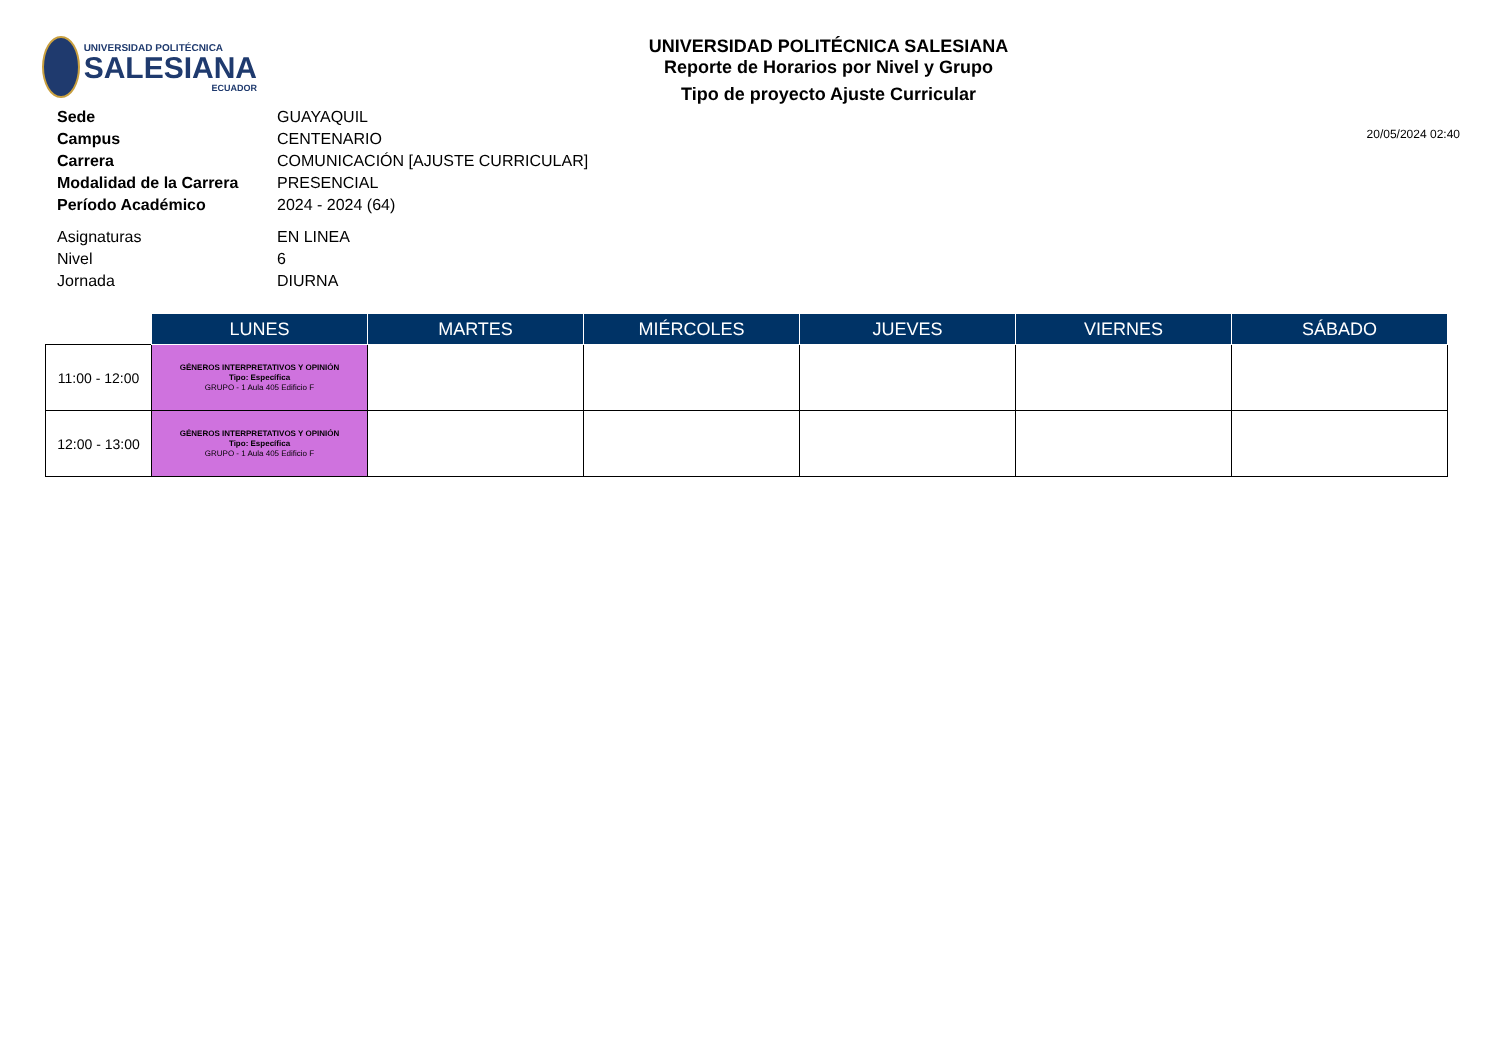UNIVERSIDAD POLITÉCNICA
SALESIANA
ECUADOR
UNIVERSIDAD POLITÉCNICA SALESIANA
Reporte de Horarios por Nivel y Grupo
Tipo de proyecto Ajuste Curricular
| Sede | GUAYAQUIL |
| Campus | CENTENARIO |
| Carrera | COMUNICACIÓN [AJUSTE CURRICULAR] |
| Modalidad de la Carrera | PRESENCIAL |
| Período Académico | 2024 - 2024 (64) |
| Asignaturas | EN LINEA |
| Nivel | 6 |
| Jornada | DIURNA |
20/05/2024 02:40
| | LUNES | MARTES | MIÉRCOLES | JUEVES | VIERNES | SÁBADO |
| --- | --- | --- | --- | --- | --- | --- |
| 11:00 - 12:00 | GÉNEROS INTERPRETATIVOS Y OPINIÓN Tipo: Específica GRUPO - 1 Aula 405 Edificio F | | | | | |
| 12:00 - 13:00 | GÉNEROS INTERPRETATIVOS Y OPINIÓN Tipo: Específica GRUPO - 1 Aula 405 Edificio F | | | | | |